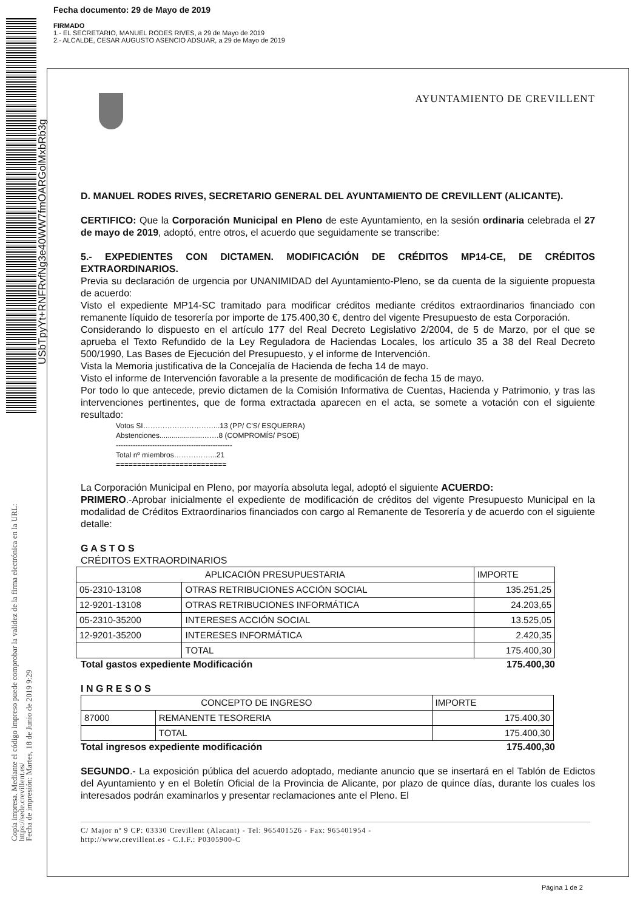Fecha documento: 29 de Mayo de 2019
FIRMADO
1.- EL SECRETARIO, MANUEL RODES RIVES, a 29 de Mayo de 2019
2.- ALCALDE, CESAR AUGUSTO ASENCIO ADSUAR, a 29 de Mayo de 2019
USbTpyYt+RNFRvfNg3e40WW7fmOARGolMxbRb3g
Copia impresa. Mediante el código impreso puede comprobar la validez de la firma electrónica en la URL:
https://sede.crevillent.es/
Fecha de impresión: Martes, 18 de Junio de 2019 9:29
AYUNTAMIENTO DE CREVILLENT
D. MANUEL RODES RIVES, SECRETARIO GENERAL DEL AYUNTAMIENTO DE CREVILLENT (ALICANTE).
CERTIFICO: Que la Corporación Municipal en Pleno de este Ayuntamiento, en la sesión ordinaria celebrada el 27 de mayo de 2019, adoptó, entre otros, el acuerdo que seguidamente se transcribe:
5.- EXPEDIENTES CON DICTAMEN. MODIFICACIÓN DE CRÉDITOS MP14-CE, DE CRÉDITOS EXTRAORDINARIOS.
Previa su declaración de urgencia por UNANIMIDAD del Ayuntamiento-Pleno, se da cuenta de la siguiente propuesta de acuerdo:
Visto el expediente MP14-SC tramitado para modificar créditos mediante créditos extraordinarios financiado con remanente líquido de tesorería por importe de 175.400,30 €, dentro del vigente Presupuesto de esta Corporación.
Considerando lo dispuesto en el artículo 177 del Real Decreto Legislativo 2/2004, de 5 de Marzo, por el que se aprueba el Texto Refundido de la Ley Reguladora de Haciendas Locales, los artículo 35 a 38 del Real Decreto 500/1990, Las Bases de Ejecución del Presupuesto, y el informe de Intervención.
Vista la Memoria justificativa de la Concejalía de Hacienda de fecha 14 de mayo.
Visto el informe de Intervención favorable a la presente de modificación de fecha 15 de mayo.
Por todo lo que antecede, previo dictamen de la Comisión Informativa de Cuentas, Hacienda y Patrimonio, y tras las intervenciones pertinentes, que de forma extractada aparecen en el acta, se somete a votación con el siguiente resultado:
Votos SI…………………………..13 (PP/ C'S/ ESQUERRA)
Abstenciones.....................…….8 (COMPROMÍS/ PSOE)
------------------------------------------------
Total nº miembros……………...21
==========================
La Corporación Municipal en Pleno, por mayoría absoluta legal, adoptó el siguiente ACUERDO:
PRIMERO.-Aprobar inicialmente el expediente de modificación de créditos del vigente Presupuesto Municipal en la modalidad de Créditos Extraordinarios financiados con cargo al Remanente de Tesorería y de acuerdo con el siguiente detalle:
G A S T O S
CRÉDITOS EXTRAORDINARIOS
| APLICACIÓN PRESUPUESTARIA | | IMPORTE |
| 05-2310-13108 | OTRAS RETRIBUCIONES ACCIÓN SOCIAL | 135.251,25 |
| 12-9201-13108 | OTRAS RETRIBUCIONES INFORMÁTICA | 24.203,65 |
| 05-2310-35200 | INTERESES ACCIÓN SOCIAL | 13.525,05 |
| 12-9201-35200 | INTERESES INFORMÁTICA | 2.420,35 |
| | TOTAL | 175.400,30 |
Total gastos expediente Modificación 175.400,30
I N G R E S O S
| CONCEPTO DE INGRESO | | IMPORTE |
| 87000 | REMANENTE TESORERIA | 175.400,30 |
| | TOTAL | 175.400,30 |
Total ingresos expediente modificación 175.400,30
SEGUNDO.- La exposición pública del acuerdo adoptado, mediante anuncio que se insertará en el Tablón de Edictos del Ayuntamiento y en el Boletín Oficial de la Provincia de Alicante, por plazo de quince días, durante los cuales los interesados podrán examinarlos y presentar reclamaciones ante el Pleno. El
C/ Major nº 9 CP: 03330 Crevillent (Alacant) - Tel: 965401526 - Fax: 965401954 -
http://www.crevillent.es - C.I.F.: P0305900-C
Página 1 de 2